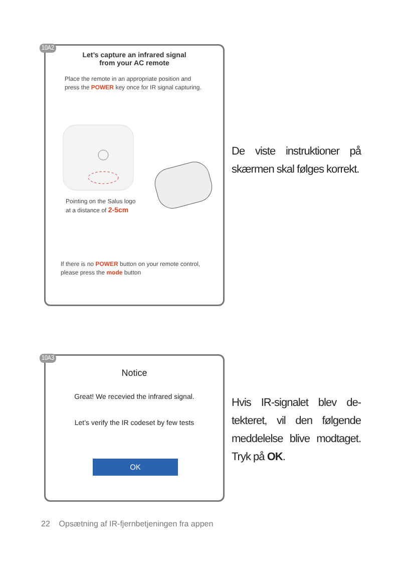10A2
Let’s capture an infrared signal
from your AC remote
Place the remote in an appropriate position and press the POWER key once for IR signal capturing.
Pointing on the Salus logo
at a distance of 2-5cm
If there is no POWER button on your remote control, please press the mode button
De viste instruktioner på skærmen skal følges korrekt.
10A3
Notice
Great! We recevied the infrared signal.
Let’s verify the IR codeset by few tests
OK
Hvis IR-signalet blev de-tekteret, vil den følgende meddelelse blive modtaget. Tryk på OK.
22 Opsætning af IR-fjernbetjeningen fra appen